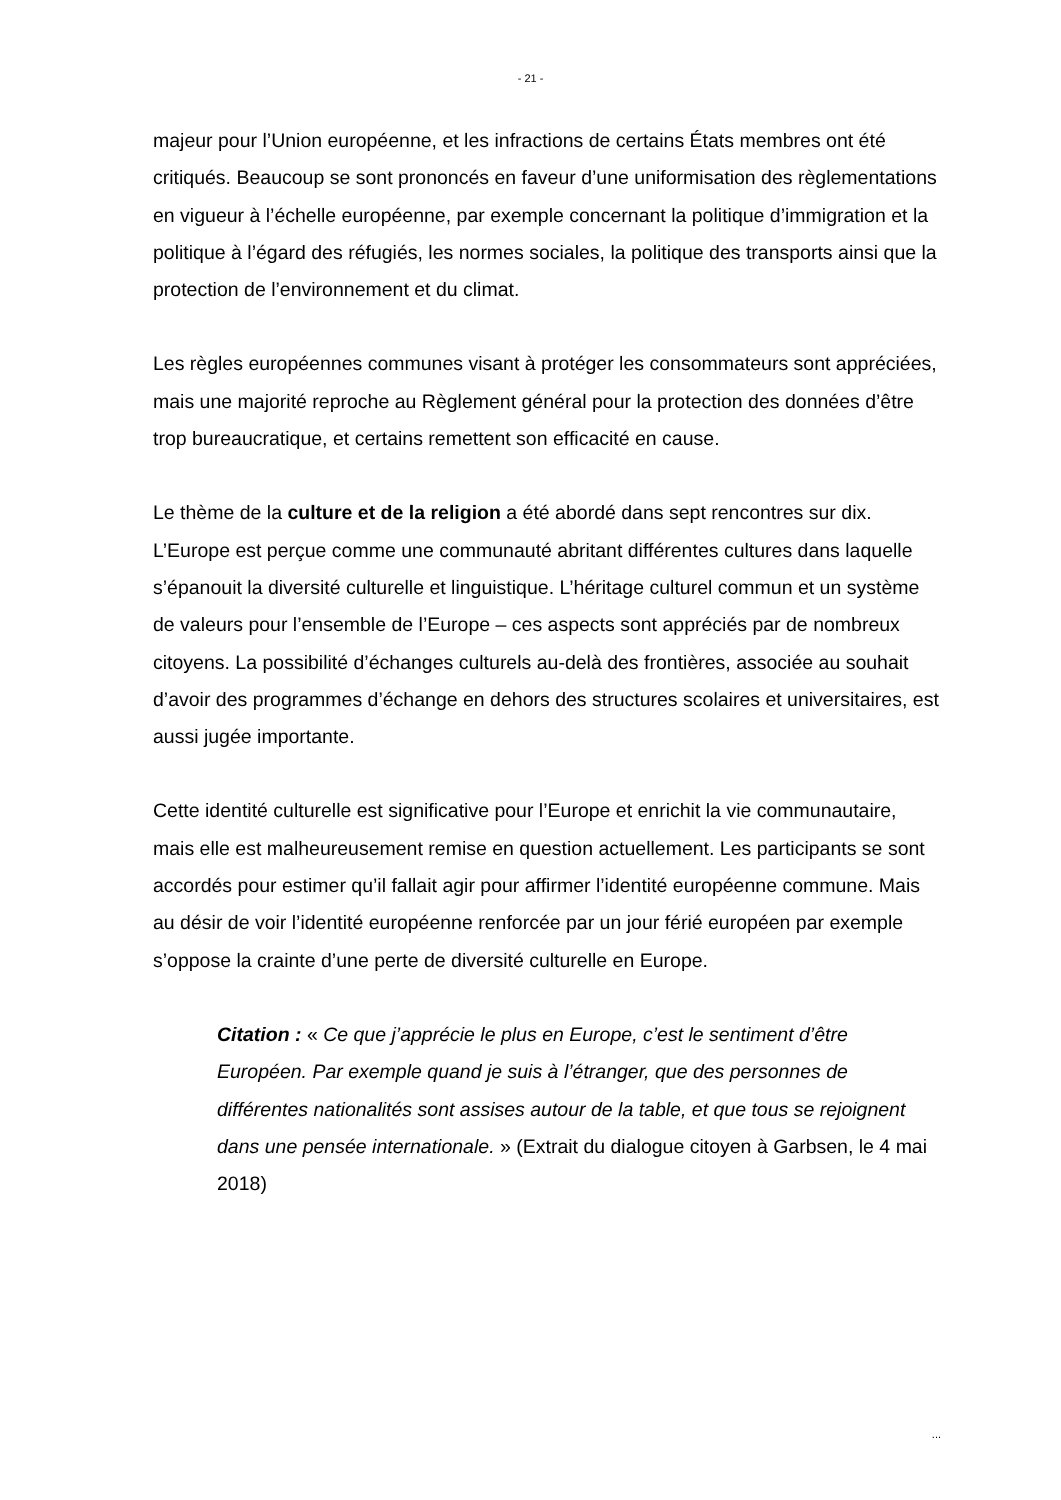- 21 -
majeur pour l’Union européenne, et les infractions de certains États membres ont été critiqués. Beaucoup se sont prononcés en faveur d’une uniformisation des règlementations en vigueur à l’échelle européenne, par exemple concernant la politique d’immigration et la politique à l’égard des réfugiés, les normes sociales, la politique des transports ainsi que la protection de l’environnement et du climat.
Les règles européennes communes visant à protéger les consommateurs sont appréciées, mais une majorité reproche au Règlement général pour la protection des données d’être trop bureaucratique, et certains remettent son efficacité en cause.
Le thème de la culture et de la religion a été abordé dans sept rencontres sur dix. L’Europe est perçue comme une communauté abritant différentes cultures dans laquelle s’épanouit la diversité culturelle et linguistique. L’héritage culturel commun et un système de valeurs pour l’ensemble de l’Europe – ces aspects sont appréciés par de nombreux citoyens. La possibilité d’échanges culturels au-delà des frontières, associée au souhait d’avoir des programmes d’échange en dehors des structures scolaires et universitaires, est aussi jugée importante.
Cette identité culturelle est significative pour l’Europe et enrichit la vie communautaire, mais elle est malheureusement remise en question actuellement. Les participants se sont accordés pour estimer qu’il fallait agir pour affirmer l’identité européenne commune. Mais au désir de voir l’identité européenne renforcée par un jour férié européen par exemple s’oppose la crainte d’une perte de diversité culturelle en Europe.
Citation : « Ce que j’apprécie le plus en Europe, c’est le sentiment d’être Européen. Par exemple quand je suis à l’étranger, que des personnes de différentes nationalités sont assises autour de la table, et que tous se rejoignent dans une pensée internationale. » (Extrait du dialogue citoyen à Garbsen, le 4 mai 2018)
...